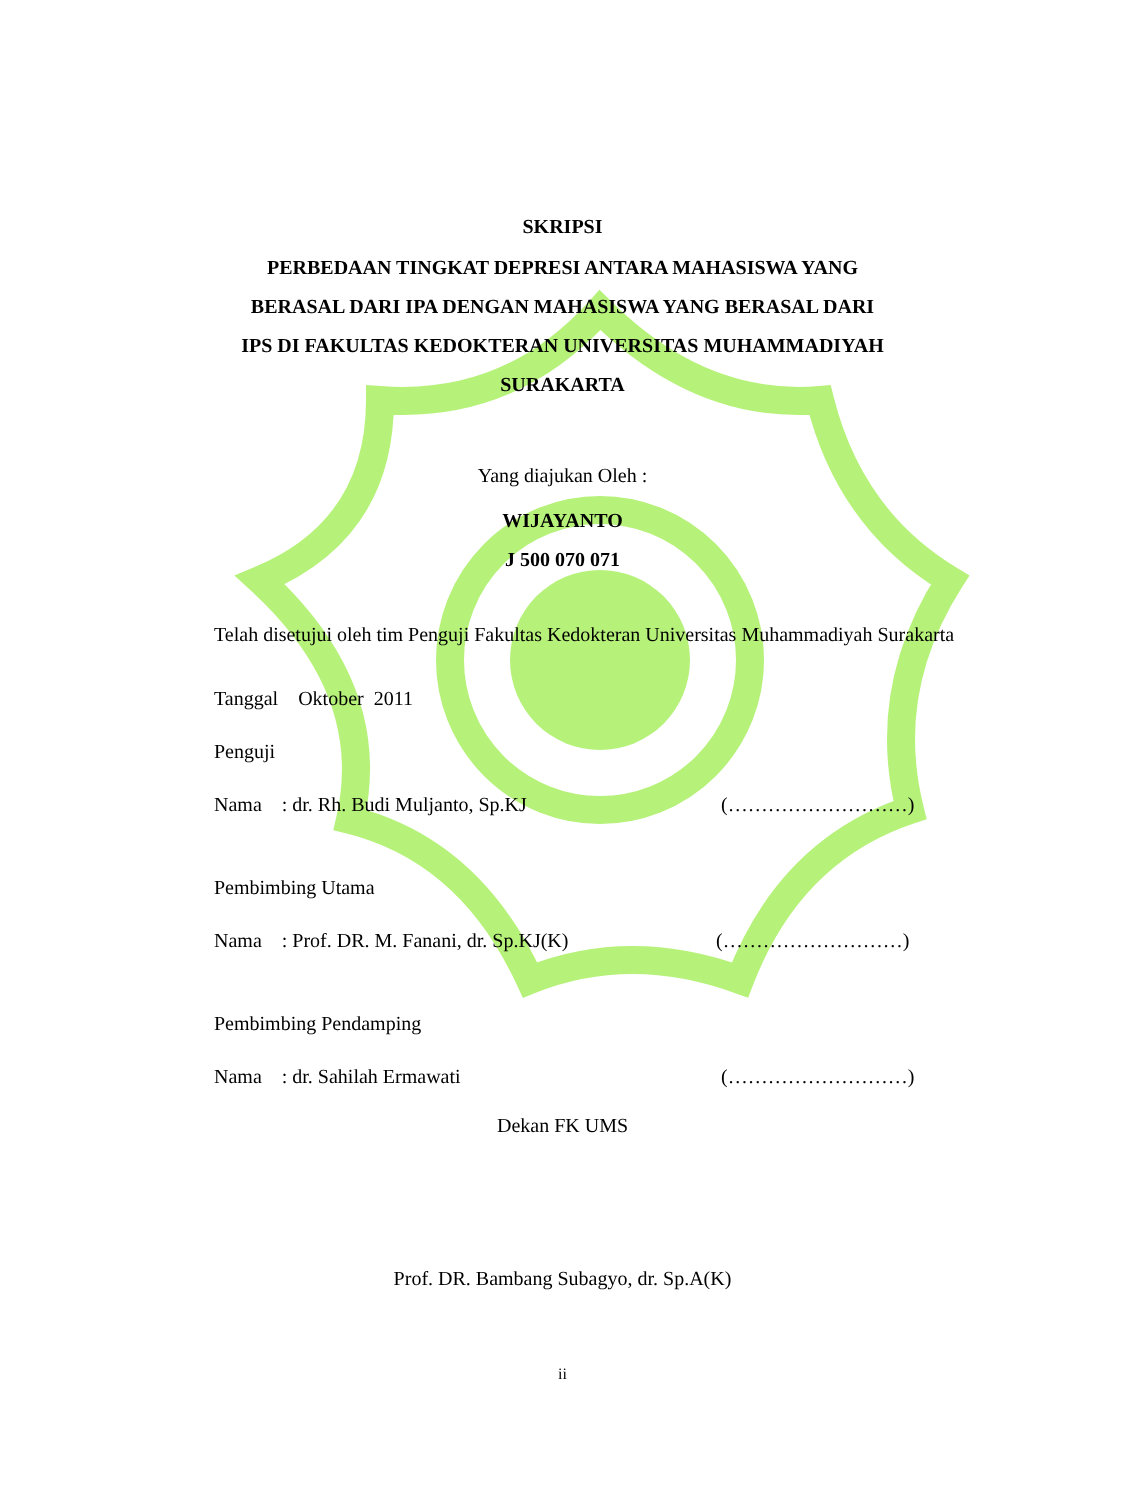SKRIPSI
PERBEDAAN TINGKAT DEPRESI ANTARA MAHASISWA YANG
BERASAL DARI IPA DENGAN MAHASISWA YANG BERASAL DARI
IPS DI FAKULTAS KEDOKTERAN UNIVERSITAS MUHAMMADIYAH
SURAKARTA
Yang diajukan Oleh :
WIJAYANTO
J 500 070 071
Telah disetujui oleh tim Penguji Fakultas Kedokteran Universitas Muhammadiyah Surakarta
Tanggal Oktober 2011
Penguji
Nama : dr. Rh. Budi Muljanto, Sp.KJ (………………………)
Pembimbing Utama
Nama : Prof. DR. M. Fanani, dr. Sp.KJ(K) (………………………)
Pembimbing Pendamping
Nama : dr. Sahilah Ermawati (………………………)
Dekan FK UMS
Prof. DR. Bambang Subagyo, dr. Sp.A(K)
ii